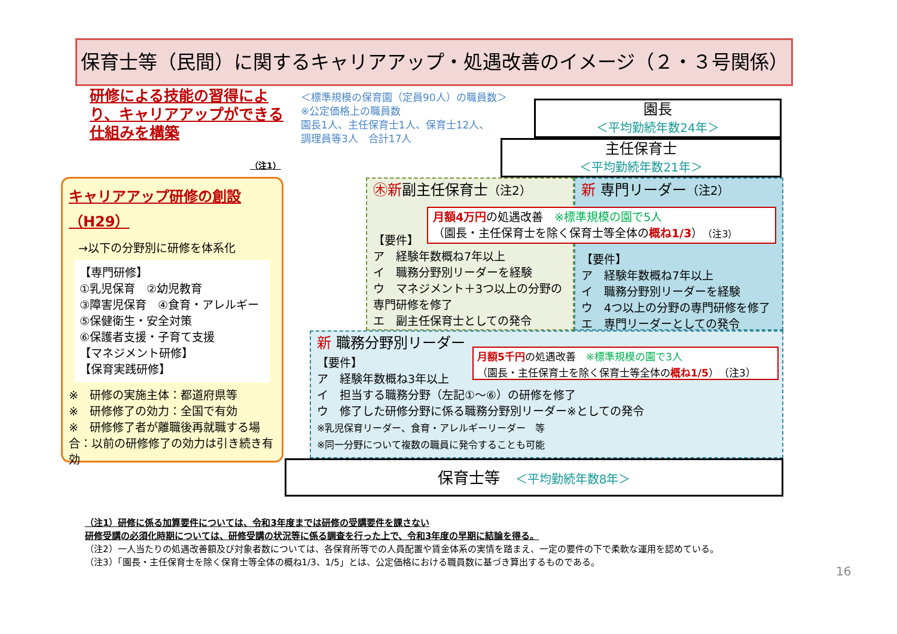保育士等（民間）に関するキャリアアップ・処遇改善のイメージ（２・３号関係）
研修による技能の習得により、キャリアアップができる仕組みを構築
＜標準規模の保育園（定員90人）の職員数＞
※公定価格上の職員数
園長1人、主任保育士1人、保育士12人、
調理員等3人　合計17人
（注1）
園長
＜平均勤続年数24年＞
主任保育士
＜平均勤続年数21年＞
キャリアアップ研修の創設（H29）
→以下の分野別に研修を体系化
【専門研修】
①乳児保育　②幼児教育
③障害児保育　④食育・アレルギー
⑤保健衛生・安全対策
⑥保護者支援・子育て支援
【マネジメント研修】
【保育実践研修】
※　研修の実施主体：都道府県等
※　研修修了の効力：全国で有効
※　研修修了者が離職後再就職する場合：以前の研修修了の効力は引き続き有効
㊍新副主任保育士（注2）
【要件】
ア　経験年数概ね7年以上
イ　職務分野別リーダーを経験
ウ　マネジメント＋3つ以上の分野の専門研修を修了
エ　副主任保育士としての発令
新 専門リーダー（注2）
【要件】
ア　経験年数概ね7年以上
イ　職務分野別リーダーを経験
ウ　4つ以上の分野の専門研修を修了
エ　専門リーダーとしての発令
月額4万円の処遇改善　※標準規模の園で5人
（園長・主任保育士を除く保育士等全体の概ね1/3）（注3）
新 職務分野別リーダー
【要件】
ア　経験年数概ね3年以上
イ　担当する職務分野（左記①～⑥）の研修を修了
ウ　修了した研修分野に係る職務分野別リーダー※としての発令
※乳児保育リーダー、食育・アレルギーリーダー　等
※同一分野について複数の職員に発令することも可能
月額5千円の処遇改善　※標準規模の園で3人
（園長・主任保育士を除く保育士等全体の概ね1/5）（注3）
保育士等　＜平均勤続年数8年＞
（注1）研修に係る加算要件については、令和3年度までは研修の受講要件を課さない
研修受講の必須化時期については、研修受講の状況等に係る調査を行った上で、令和3年度の早期に結論を得る。
（注2）一人当たりの処遇改善額及び対象者数については、各保育所等での人員配置や賃金体系の実情を踏まえ、一定の要件の下で柔軟な運用を認めている。
（注3）「園長・主任保育士を除く保育士等全体の概ね1/3、1/5」とは、公定価格における職員数に基づき算出するものである。
16